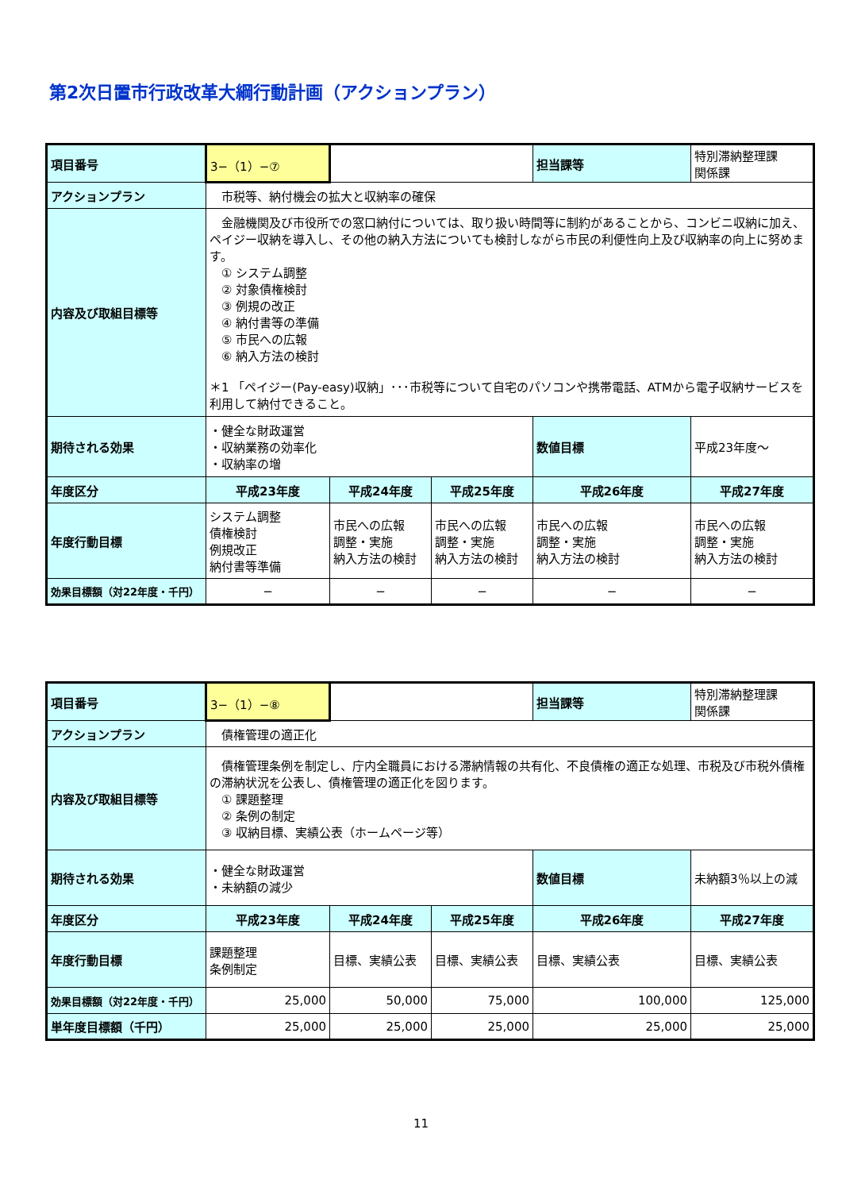第2次日置市行政改革大綱行動計画（アクションプラン）
| 項目番号 | 3−（1）−⑦ | | | 担当課等 | 特別滞納整理課 関係課 |
| アクションプラン | 市税等、納付機会の拡大と収納率の確保 | | | | |
| 内容及び取組目標等 | 金融機関及び市役所での窓口納付については、取り扱い時間等に制約があることから、コンビニ収納に加え、ペイジー収納を導入し、その他の納入方法についても検討しながら市民の利便性向上及び収納率の向上に努めます。 ① システム調整 ② 対象債権検討 ③ 例規の改正 ④ 納付書等の準備 ⑤ 市民への広報 ⑥ 納入方法の検討 ＊1 「ペイジー(Pay-easy)収納」･･･市税等について自宅のパソコンや携帯電話、ATMから電子収納サービスを利用して納付できること。 | | | | |
| 期待される効果 | ・健全な財政運営 ・収納業務の効率化 ・収納率の増 | | | 数値目標 | 平成23年度～ |
| 年度区分 | 平成23年度 | 平成24年度 | 平成25年度 | 平成26年度 | 平成27年度 |
| 年度行動目標 | システム調整 債権検討 例規改正 納付書等準備 | 市民への広報 調整・実施 納入方法の検討 | 市民への広報 調整・実施 納入方法の検討 | 市民への広報 調整・実施 納入方法の検討 | 市民への広報 調整・実施 納入方法の検討 |
| 効果目標額（対22年度・千円） | − | − | − | − | − |
| 項目番号 | 3−（1）−⑧ | | | 担当課等 | 特別滞納整理課 関係課 |
| アクションプラン | 債権管理の適正化 | | | | |
| 内容及び取組目標等 | 債権管理条例を制定し、庁内全職員における滞納情報の共有化、不良債権の適正な処理、市税及び市税外債権の滞納状況を公表し、債権管理の適正化を図ります。 ① 課題整理 ② 条例の制定 ③ 収納目標、実績公表（ホームページ等） | | | | |
| 期待される効果 | ・健全な財政運営 ・未納額の減少 | | | 数値目標 | 未納額3％以上の減 |
| 年度区分 | 平成23年度 | 平成24年度 | 平成25年度 | 平成26年度 | 平成27年度 |
| 年度行動目標 | 課題整理 条例制定 | 目標、実績公表 | 目標、実績公表 | 目標、実績公表 | 目標、実績公表 |
| 効果目標額（対22年度・千円） | 25,000 | 50,000 | 75,000 | 100,000 | 125,000 |
| 単年度目標額（千円） | 25,000 | 25,000 | 25,000 | 25,000 | 25,000 |
11